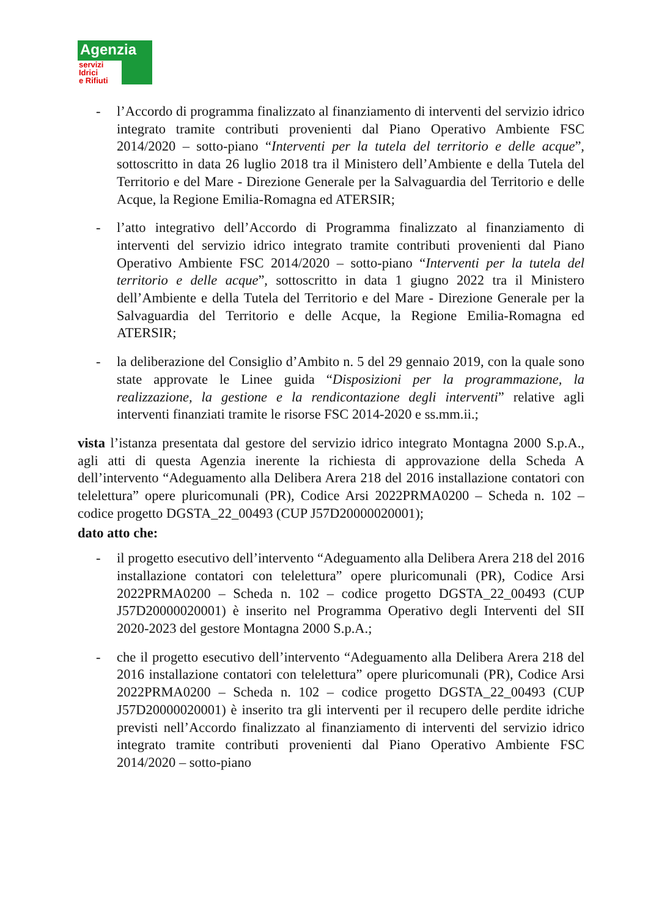Agenzia
servizi
Idrici
e Rifiuti
- l’Accordo di programma finalizzato al finanziamento di interventi del servizio idrico integrato tramite contributi provenienti dal Piano Operativo Ambiente FSC 2014/2020 – sotto-piano “Interventi per la tutela del territorio e delle acque”, sottoscritto in data 26 luglio 2018 tra il Ministero dell’Ambiente e della Tutela del Territorio e del Mare - Direzione Generale per la Salvaguardia del Territorio e delle Acque, la Regione Emilia-Romagna ed ATERSIR;
- l’atto integrativo dell’Accordo di Programma finalizzato al finanziamento di interventi del servizio idrico integrato tramite contributi provenienti dal Piano Operativo Ambiente FSC 2014/2020 – sotto-piano “Interventi per la tutela del territorio e delle acque”, sottoscritto in data 1 giugno 2022 tra il Ministero dell’Ambiente e della Tutela del Territorio e del Mare - Direzione Generale per la Salvaguardia del Territorio e delle Acque, la Regione Emilia-Romagna ed ATERSIR;
- la deliberazione del Consiglio d’Ambito n. 5 del 29 gennaio 2019, con la quale sono state approvate le Linee guida “Disposizioni per la programmazione, la realizzazione, la gestione e la rendicontazione degli interventi” relative agli interventi finanziati tramite le risorse FSC 2014-2020 e ss.mm.ii.;
vista l’istanza presentata dal gestore del servizio idrico integrato Montagna 2000 S.p.A., agli atti di questa Agenzia inerente la richiesta di approvazione della Scheda A dell’intervento “Adeguamento alla Delibera Arera 218 del 2016 installazione contatori con telelettura” opere pluricomunali (PR), Codice Arsi 2022PRMA0200 – Scheda n. 102 – codice progetto DGSTA_22_00493 (CUP J57D20000020001);
dato atto che:
- il progetto esecutivo dell’intervento “Adeguamento alla Delibera Arera 218 del 2016 installazione contatori con telelettura” opere pluricomunali (PR), Codice Arsi 2022PRMA0200 – Scheda n. 102 – codice progetto DGSTA_22_00493 (CUP J57D20000020001) è inserito nel Programma Operativo degli Interventi del SII 2020-2023 del gestore Montagna 2000 S.p.A.;
- che il progetto esecutivo dell’intervento “Adeguamento alla Delibera Arera 218 del 2016 installazione contatori con telelettura” opere pluricomunali (PR), Codice Arsi 2022PRMA0200 – Scheda n. 102 – codice progetto DGSTA_22_00493 (CUP J57D20000020001) è inserito tra gli interventi per il recupero delle perdite idriche previsti nell’Accordo finalizzato al finanziamento di interventi del servizio idrico integrato tramite contributi provenienti dal Piano Operativo Ambiente FSC 2014/2020 – sotto-piano